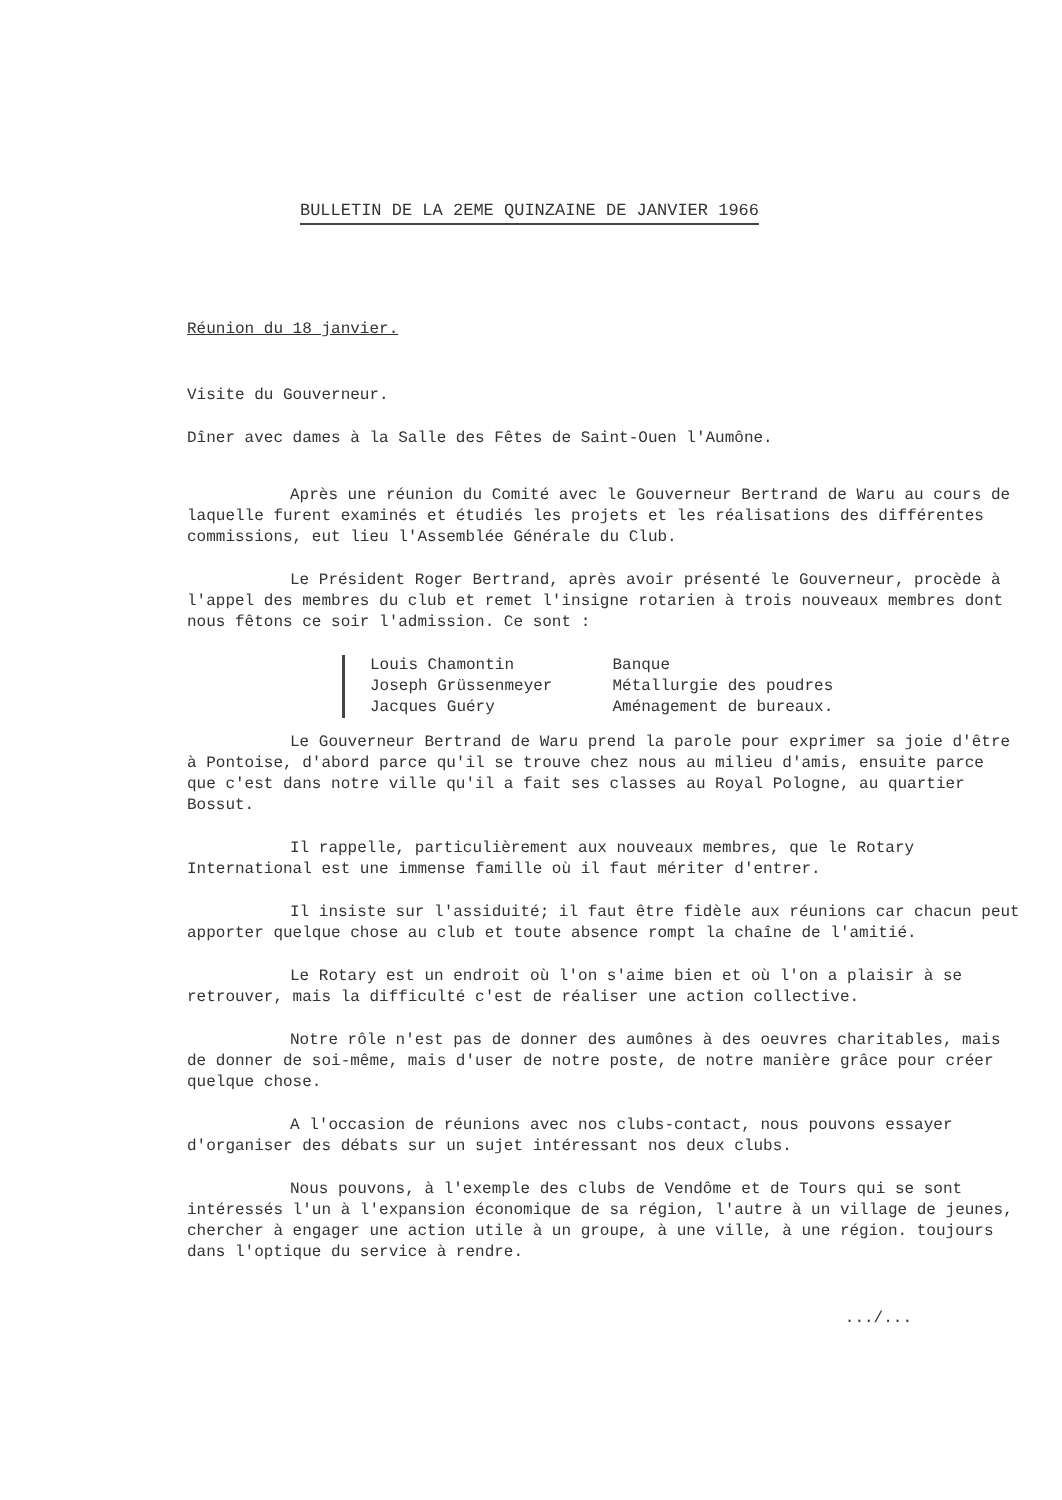BULLETIN DE LA 2EME QUINZAINE DE JANVIER 1966
Réunion du 18 janvier.
Visite du Gouverneur.
Dîner avec dames à la Salle des Fêtes de Saint-Ouen l'Aumône.
Après une réunion du Comité avec le Gouverneur Bertrand de Waru au cours de laquelle furent examinés et étudiés les projets et les réalisations des différentes commissions, eut lieu l'Assemblée Générale du Club.
Le Président Roger Bertrand, après avoir présenté le Gouverneur, procède à l'appel des membres du club et remet l'insigne rotarien à trois nouveaux membres dont nous fêtons ce soir l'admission. Ce sont :
| Louis Chamontin | Banque |
| Joseph Grüssenmeyer | Métallurgie des poudres |
| Jacques Guéry | Aménagement de bureaux. |
Le Gouverneur Bertrand de Waru prend la parole pour exprimer sa joie d'être à Pontoise, d'abord parce qu'il se trouve chez nous au milieu d'amis, ensuite parce que c'est dans notre ville qu'il a fait ses classes au Royal Pologne, au quartier Bossut.
Il rappelle, particulièrement aux nouveaux membres, que le Rotary International est une immense famille où il faut mériter d'entrer.
Il insiste sur l'assiduité; il faut être fidèle aux réunions car chacun peut apporter quelque chose au club et toute absence rompt la chaîne de l'amitié.
Le Rotary est un endroit où l'on s'aime bien et où l'on a plaisir à se retrouver, mais la difficulté c'est de réaliser une action collective.
Notre rôle n'est pas de donner des aumônes à des oeuvres charitables, mais de donner de soi-même, mais d'user de notre poste, de notre manière grâce pour créer quelque chose.
A l'occasion de réunions avec nos clubs-contact, nous pouvons essayer d'organiser des débats sur un sujet intéressant nos deux clubs.
Nous pouvons, à l'exemple des clubs de Vendôme et de Tours qui se sont intéressés l'un à l'expansion économique de sa région, l'autre à un village de jeunes, chercher à engager une action utile à un groupe, à une ville, à une région. toujours dans l'optique du service à rendre.
.../...